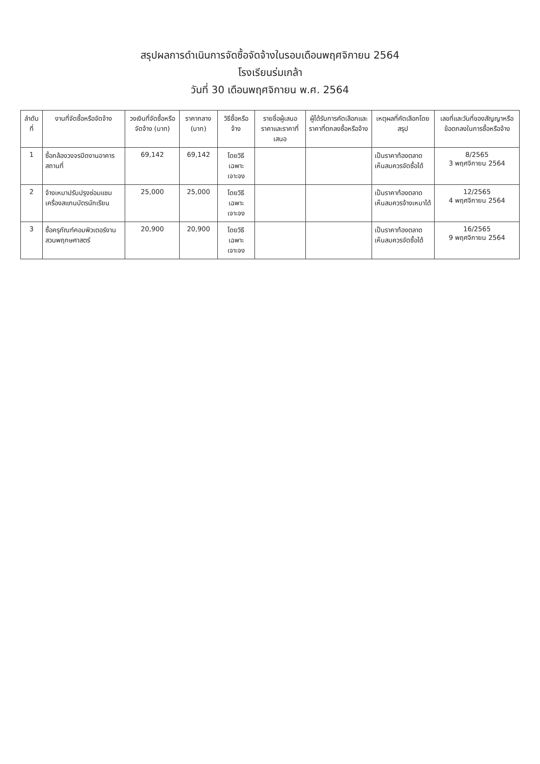สรุปผลการดำเนินการจัดซื้อจัดจ้างในรอบเดือนพฤศจิกายน 2564
โรงเรียนร่มเกล้า
วันที่ 30 เดือนพฤศจิกายน พ.ศ. 2564
| ลำดับที่ | งานที่จัดซื้อหรือจัดจ้าง | วงเงินที่จัดซื้อหรือจัดจ้าง (บาท) | ราคากลาง (บาท) | วิธีซื้อหรือจ้าง | รายชื่อผู้เสนอราคาและราคาที่เสนอ | ผู้ได้รับการคัดเลือกและราคาที่ตกลงซื้อหรือจ้าง | เหตุผลที่คัดเลือกโดยสรุป | เลขที่และวันที่ของสัญญาหรือข้อตกลงในการซื้อหรือจ้าง |
| --- | --- | --- | --- | --- | --- | --- | --- | --- |
| 1 | ซื้อกล้องวงจรปิดงานอาคารสถานที่ | 69,142 | 69,142 | โดยวิธีเฉพาะเจาะจง | | | เป็นราคาท้องตลาด เห็นสมควรจัดซื้อได้ | 8/2565 3 พฤศจิกายน 2564 |
| 2 | จ้างเหมาปรับปรุงซ่อมแซมเครื่องสแกนบัตรนักเรียน | 25,000 | 25,000 | โดยวิธีเฉพาะเจาะจง | | | เป็นราคาท้องตลาด เห็นสมควรจ้างเหมาได้ | 12/2565 4 พฤศจิกายน 2564 |
| 3 | ซื้อครุภัณฑ์คอมพิวเตอร์งานสวนพฤกษศาสตร์ | 20,900 | 20,900 | โดยวิธีเฉพาะเจาะจง | | | เป็นราคาท้องตลาด เห็นสมควรจัดซื้อได้ | 16/2565 9 พฤศจิกายน 2564 |